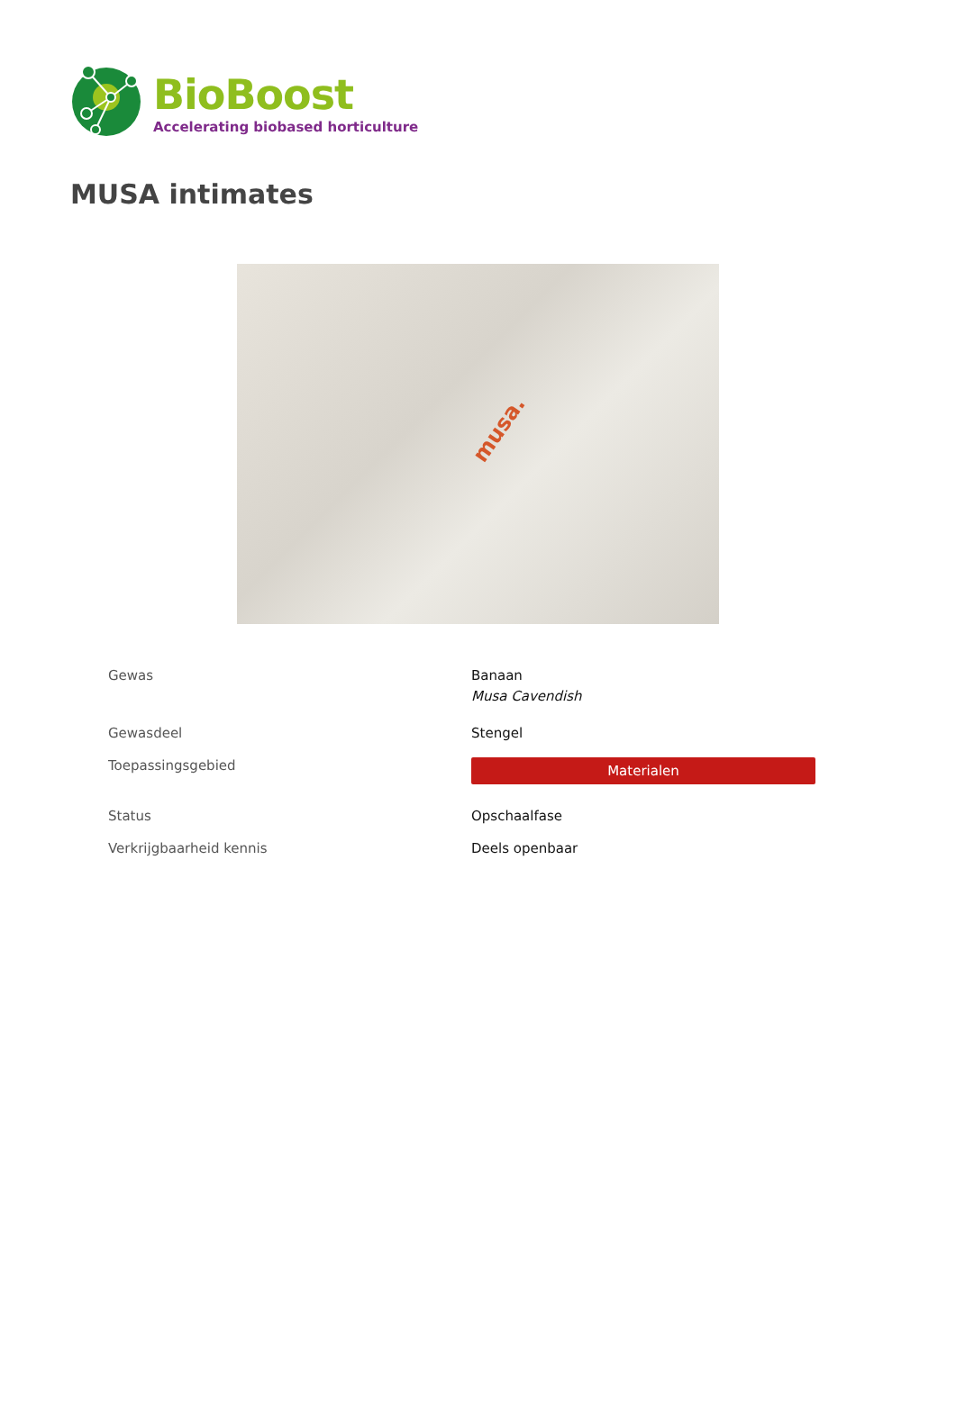BioBoost
Accelerating biobased horticulture
MUSA intimates
musa.
| Gewas | Banaan Musa Cavendish |
| Gewasdeel | Stengel |
| Toepassingsgebied | Materialen |
| Status | Opschaalfase |
| Verkrijgbaarheid kennis | Deels openbaar |